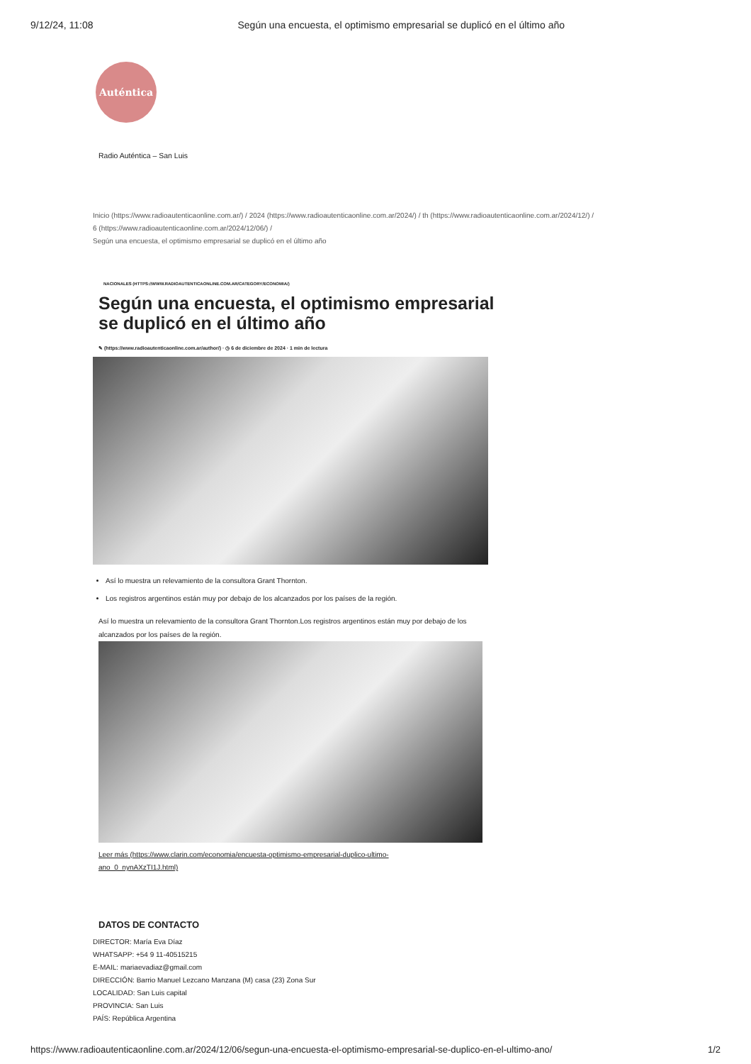9/12/24, 11:08 Según una encuesta, el optimismo empresarial se duplicó en el último año
Auténtica
Radio Auténtica – San Luis
Inicio (https://www.radioautenticaonline.com.ar/) / 2024 (https://www.radioautenticaonline.com.ar/2024/) / th (https://www.radioautenticaonline.com.ar/2024/12/) /
6 (https://www.radioautenticaonline.com.ar/2024/12/06/) /
Según una encuesta, el optimismo empresarial se duplicó en el último año
NACIONALES (HTTPS://WWW.RADIOAUTENTICAONLINE.COM.AR/CATEGORY/ECONOMIA/)
Según una encuesta, el optimismo empresarial se duplicó en el último año
✎ (https://www.radioautenticaonline.com.ar/author/) · ◷ 6 de diciembre de 2024 · 1 min de lectura
Así lo muestra un relevamiento de la consultora Grant Thornton.
Los registros argentinos están muy por debajo de los alcanzados por los países de la región.
Así lo muestra un relevamiento de la consultora Grant Thornton.Los registros argentinos están muy por debajo de los alcanzados por los países de la región.
Leer más (https://www.clarin.com/economia/encuesta-optimismo-empresarial-duplico-ultimo-ano_0_nynAXzTI1J.html)
DATOS DE CONTACTO
DIRECTOR: María Eva Díaz
WHATSAPP: +54 9 11-40515215
E-MAIL: mariaevadiaz@gmail.com
DIRECCIÓN: Barrio Manuel Lezcano Manzana (M) casa (23) Zona Sur
LOCALIDAD: San Luis capital
PROVINCIA: San Luis
PAÍS: República Argentina
https://www.radioautenticaonline.com.ar/2024/12/06/segun-una-encuesta-el-optimismo-empresarial-se-duplico-en-el-ultimo-ano/ 1/2